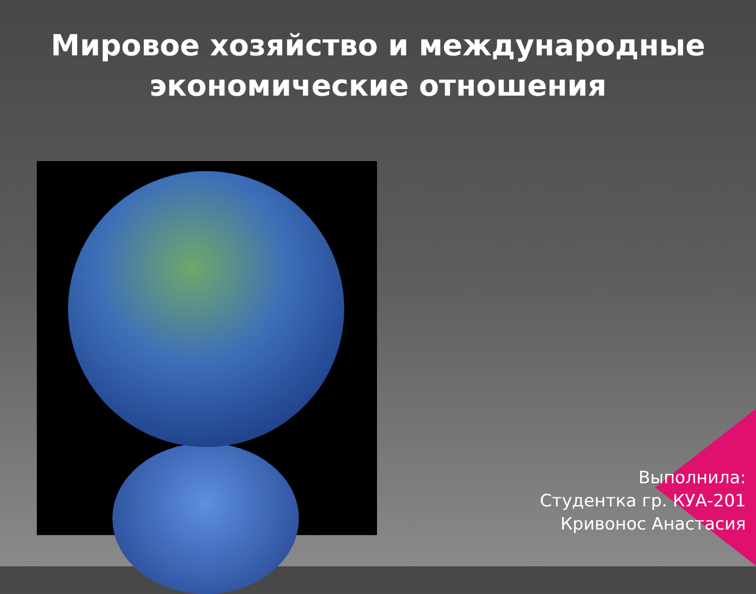Мировое хозяйство и международные экономические отношения
Выполнила:
Студентка гр. КУА-201
Кривонос Анастасия